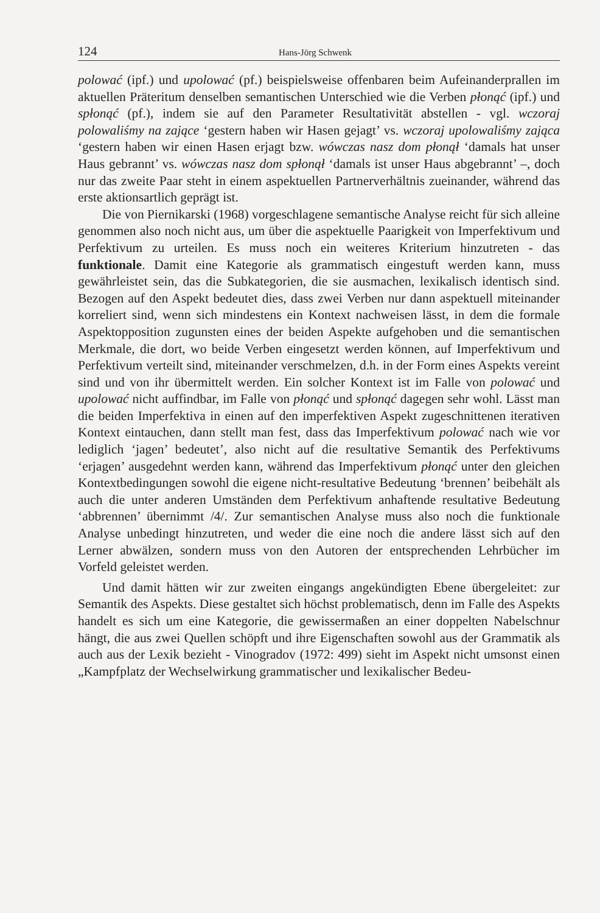124 Hans-Jörg Schwenk
polować (ipf.) und upolować (pf.) beispielsweise offenbaren beim Aufeinanderprallen im aktuellen Präteritum denselben semantischen Unterschied wie die Verben płonąć (ipf.) und spłonąć (pf.), indem sie auf den Parameter Resultativität abstellen - vgl. wczoraj polowaliśmy na zające ‘gestern haben wir Hasen gejagt’ vs. wczoraj upolowaliśmy zająca ‘gestern haben wir einen Hasen erjagt bzw. wówczas nasz dom płonął ‘damals hat unser Haus gebrannt’ vs. wówczas nasz dom spłonął ‘damals ist unser Haus abgebrannt’ –, doch nur das zweite Paar steht in einem aspektuellen Partnerverhältnis zueinander, während das erste aktionsartlich geprägt ist.
Die von Piernikarski (1968) vorgeschlagene semantische Analyse reicht für sich alleine genommen also noch nicht aus, um über die aspektuelle Paarigkeit von Imperfektivum und Perfektivum zu urteilen. Es muss noch ein weiteres Kriterium hinzutreten - das funktionale. Damit eine Kategorie als grammatisch eingestuft werden kann, muss gewährleistet sein, das die Subkategorien, die sie ausmachen, lexikalisch identisch sind. Bezogen auf den Aspekt bedeutet dies, dass zwei Verben nur dann aspektuell miteinander korreliert sind, wenn sich mindestens ein Kontext nachweisen lässt, in dem die formale Aspektopposition zugunsten eines der beiden Aspekte aufgehoben und die semantischen Merkmale, die dort, wo beide Verben eingesetzt werden können, auf Imperfektivum und Perfektivum verteilt sind, miteinander verschmelzen, d.h. in der Form eines Aspekts vereint sind und von ihr übermittelt werden. Ein solcher Kontext ist im Falle von polować und upolować nicht auffindbar, im Falle von płonąć und spłonąć dagegen sehr wohl. Lässt man die beiden Imperfektiva in einen auf den imperfektiven Aspekt zugeschnittenen iterativen Kontext eintauchen, dann stellt man fest, dass das Imperfektivum polować nach wie vor lediglich ‘jagen’ bedeutet’, also nicht auf die resultative Semantik des Perfektivums ‘erjagen’ ausgedehnt werden kann, während das Imperfektivum płonąć unter den gleichen Kontextbedingungen sowohl die eigene nicht-resultative Bedeutung ‘brennen’ beibehält als auch die unter anderen Umständen dem Perfektivum anhaftende resultative Bedeutung ‘abbrennen’ übernimmt /4/. Zur semantischen Analyse muss also noch die funktionale Analyse unbedingt hinzutreten, und weder die eine noch die andere lässt sich auf den Lerner abwälzen, sondern muss von den Autoren der entsprechenden Lehrbücher im Vorfeld geleistet werden.
Und damit hätten wir zur zweiten eingangs angekündigten Ebene übergeleitet: zur Semantik des Aspekts. Diese gestaltet sich höchst problematisch, denn im Falle des Aspekts handelt es sich um eine Kategorie, die gewissermaßen an einer doppelten Nabelschnur hängt, die aus zwei Quellen schöpft und ihre Eigenschaften sowohl aus der Grammatik als auch aus der Lexik bezieht - Vinogradov (1972: 499) sieht im Aspekt nicht umsonst einen „Kampfplatz der Wechselwirkung grammatischer und lexikalischer Bedeu-